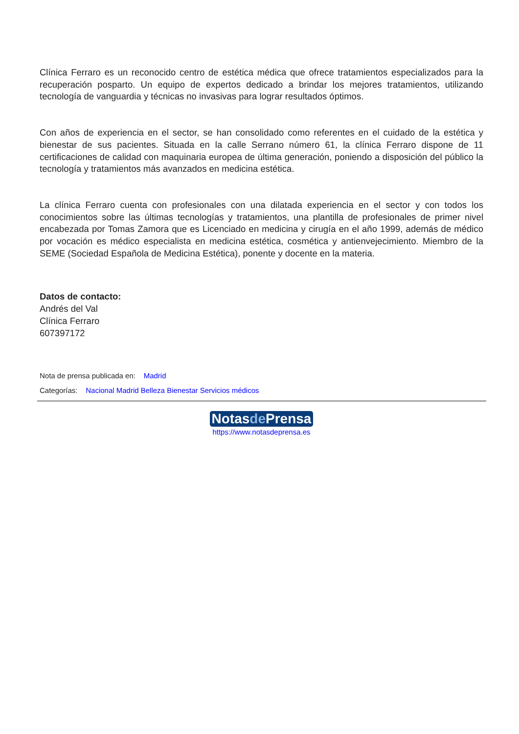Clínica Ferraro es un reconocido centro de estética médica que ofrece tratamientos especializados para la recuperación posparto. Un equipo de expertos dedicado a brindar los mejores tratamientos, utilizando tecnología de vanguardia y técnicas no invasivas para lograr resultados óptimos.
Con años de experiencia en el sector, se han consolidado como referentes en el cuidado de la estética y bienestar de sus pacientes. Situada en la calle Serrano número 61, la clínica Ferraro dispone de 11 certificaciones de calidad con maquinaria europea de última generación, poniendo a disposición del público la tecnología y tratamientos más avanzados en medicina estética.
La clínica Ferraro cuenta con profesionales con una dilatada experiencia en el sector y con todos los conocimientos sobre las últimas tecnologías y tratamientos, una plantilla de profesionales de primer nivel encabezada por Tomas Zamora que es Licenciado en medicina y cirugía en el año 1999, además de médico por vocación es médico especialista en medicina estética, cosmética y antienvejecimiento. Miembro de la SEME (Sociedad Española de Medicina Estética), ponente y docente en la materia.
Datos de contacto:
Andrés del Val
Clínica Ferraro
607397172
Nota de prensa publicada en: Madrid
Categorías: Nacional Madrid Belleza Bienestar Servicios médicos
Notasde Prensa
https://www.notasdeprensa.es